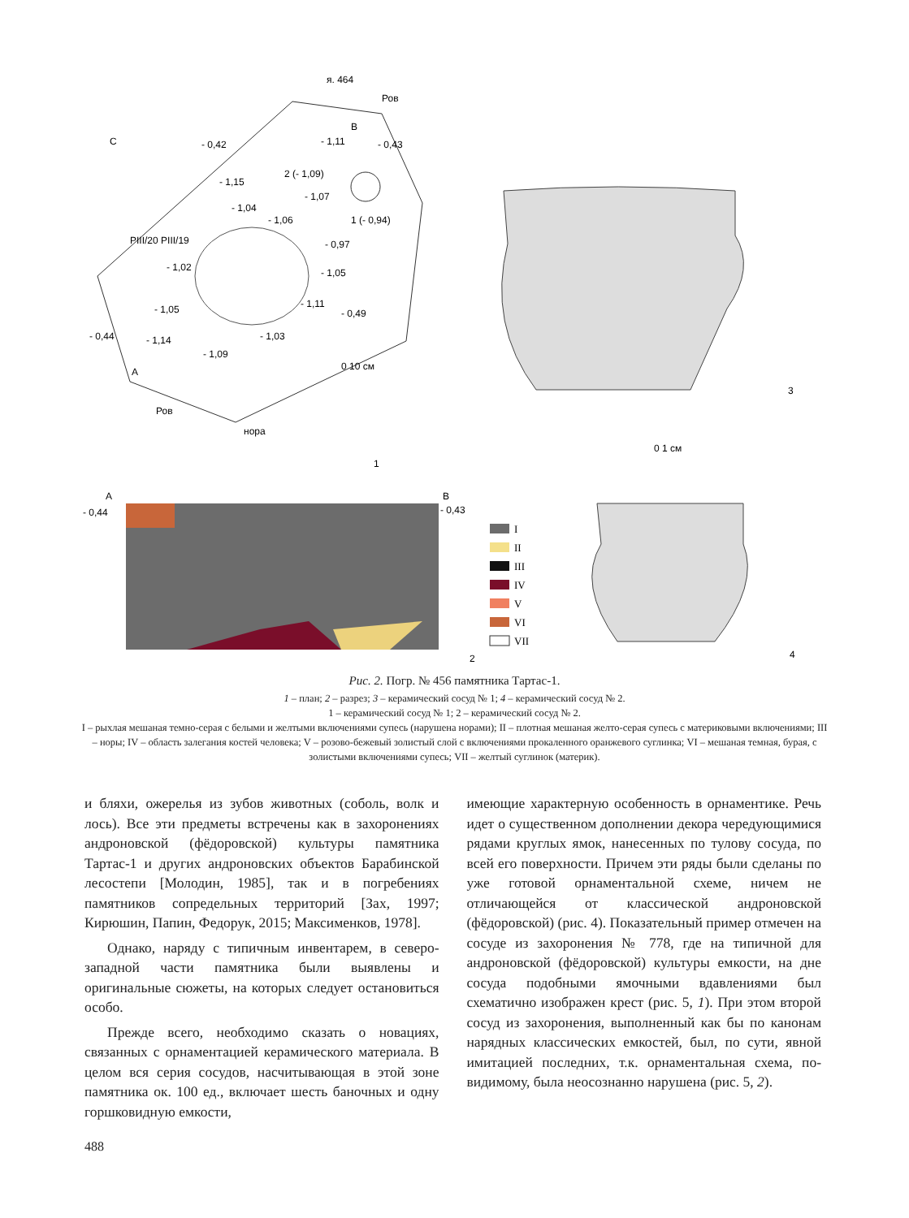я. 464
Ров
С
- 0,42
- 1,11
- 0,43
В
2 (- 1,09)
- 1,15
- 1,07
- 1,04
- 1,06
1 (- 0,94)
РIII/20 РIII/19
- 0,97
- 1,02
- 1,05
- 1,05
- 1,11
- 0,49
- 0,44
- 1,14
- 1,03
- 1,09
0 10 см
А
Ров
нора
1
3
0 1 см
А
- 0,44
В
- 0,43
2
4
I
II
III
IV
V
VI
VII
Рис. 2. Погр. № 456 памятника Тартас-1.
1 – план; 2 – разрез; 3 – керамический сосуд № 1; 4 – керамический сосуд № 2.
1 – керамический сосуд № 1; 2 – керамический сосуд № 2.
I – рыхлая мешаная темно-серая с белыми и желтыми включениями супесь (нарушена норами); II – плотная мешаная желто-серая супесь с материковыми включениями; III – норы; IV – область залегания костей человека; V – розово-бежевый золистый слой с включениями прокаленного оранжевого суглинка; VI – мешаная темная, бурая, с золистыми включениями супесь; VII – желтый суглинок (материк).
и бляхи, ожерелья из зубов животных (соболь, волк и лось). Все эти предметы встречены как в захоронениях андроновской (фёдоровской) культуры памятника Тартас-1 и других андроновских объектов Барабинской лесостепи [Молодин, 1985], так и в погребениях памятников сопредельных территорий [Зах, 1997; Кирюшин, Папин, Федорук, 2015; Максименков, 1978].
Однако, наряду с типичным инвентарем, в северо-западной части памятника были выявлены и оригинальные сюжеты, на которых следует остановиться особо.
Прежде всего, необходимо сказать о новациях, связанных с орнаментацией керамического материала. В целом вся серия сосудов, насчитывающая в этой зоне памятника ок. 100 ед., включает шесть баночных и одну горшковидную емкости,
имеющие характерную особенность в орнаментике. Речь идет о существенном дополнении декора чередующимися рядами круглых ямок, нанесенных по тулову сосуда, по всей его поверхности. Причем эти ряды были сделаны по уже готовой орнаментальной схеме, ничем не отличающейся от классической андроновской (фёдоровской) (рис. 4). Показательный пример отмечен на сосуде из захоронения № 778, где на типичной для андроновской (фёдоровской) культуры емкости, на дне сосуда подобными ямочными вдавлениями был схематично изображен крест (рис. 5, 1). При этом второй сосуд из захоронения, выполненный как бы по канонам нарядных классических емкостей, был, по сути, явной имитацией последних, т.к. орнаментальная схема, по-видимому, была неосознанно нарушена (рис. 5, 2).
488